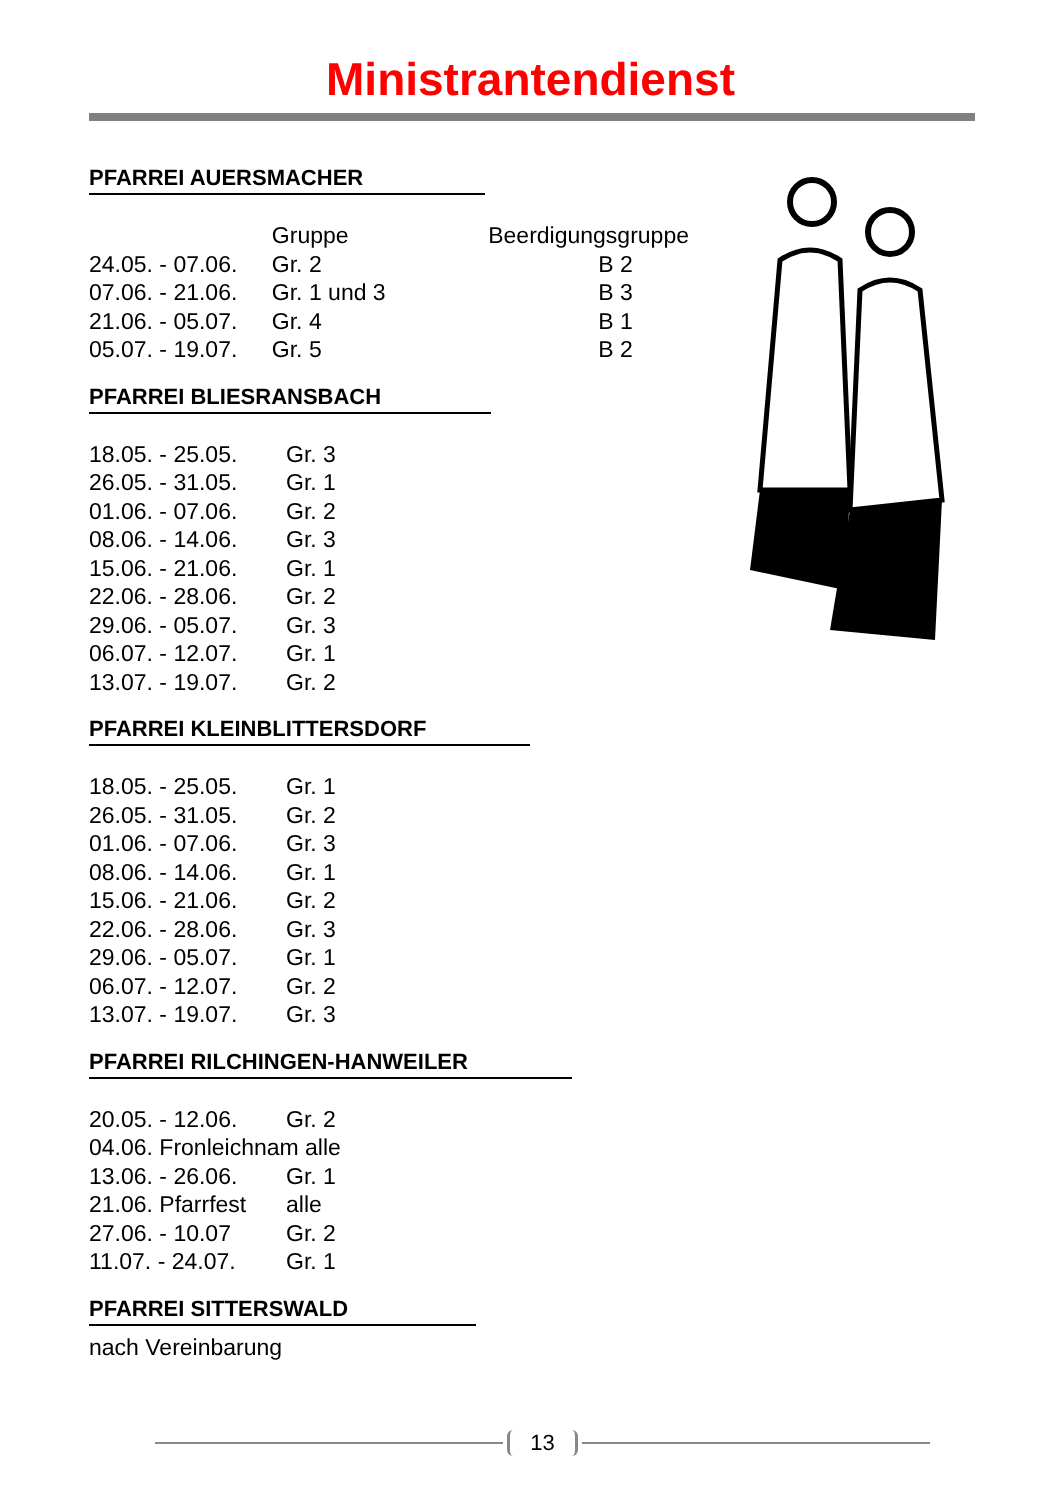Ministrantendienst
PFARREI AUERSMACHER
| | Gruppe | Beerdigungsgruppe |
| --- | --- | --- |
| 24.05. - 07.06. | Gr. 2 | B 2 |
| 07.06. - 21.06. | Gr. 1 und 3 | B 3 |
| 21.06. - 05.07. | Gr. 4 | B 1 |
| 05.07. - 19.07. | Gr. 5 | B 2 |
PFARREI BLIESRANSBACH
| 18.05. - 25.05. | Gr. 3 |
| 26.05. - 31.05. | Gr. 1 |
| 01.06. - 07.06. | Gr. 2 |
| 08.06. - 14.06. | Gr. 3 |
| 15.06. - 21.06. | Gr. 1 |
| 22.06. - 28.06. | Gr. 2 |
| 29.06. - 05.07. | Gr. 3 |
| 06.07. - 12.07. | Gr. 1 |
| 13.07. - 19.07. | Gr. 2 |
PFARREI KLEINBLITTERSDORF
| 18.05. - 25.05. | Gr. 1 |
| 26.05. - 31.05. | Gr. 2 |
| 01.06. - 07.06. | Gr. 3 |
| 08.06. - 14.06. | Gr. 1 |
| 15.06. - 21.06. | Gr. 2 |
| 22.06. - 28.06. | Gr. 3 |
| 29.06. - 05.07. | Gr. 1 |
| 06.07. - 12.07. | Gr. 2 |
| 13.07. - 19.07. | Gr. 3 |
PFARREI RILCHINGEN-HANWEILER
| 20.05. - 12.06. | Gr. 2 |
| 04.06. Fronleichnam alle | |
| 13.06. - 26.06. | Gr. 1 |
| 21.06. Pfarrfest | alle |
| 27.06. - 10.07 | Gr. 2 |
| 11.07. - 24.07. | Gr. 1 |
PFARREI SITTERSWALD
nach Vereinbarung
13